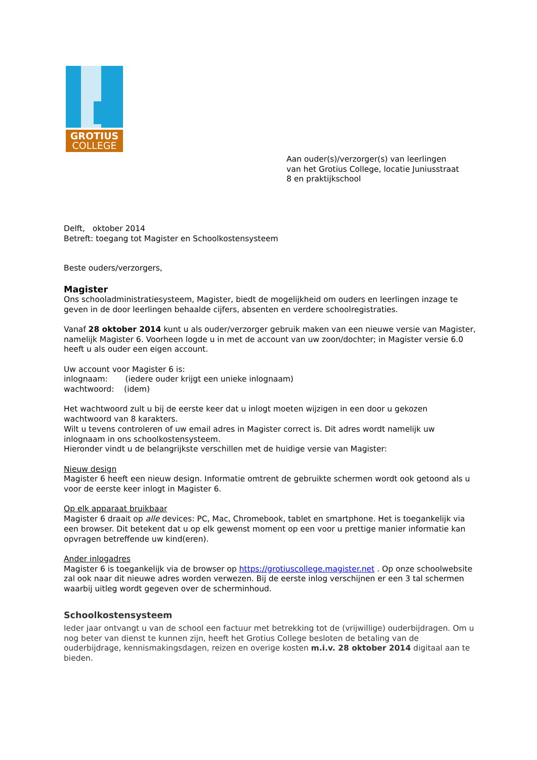GROTIUS
COLLEGE
Aan ouder(s)/verzorger(s) van leerlingen
van het Grotius College, locatie Juniusstraat
8 en praktijkschool
Delft, oktober 2014
Betreft: toegang tot Magister en Schoolkostensysteem
Beste ouders/verzorgers,
Magister
Ons schooladministratiesysteem, Magister, biedt de mogelijkheid om ouders en leerlingen inzage te geven in de door leerlingen behaalde cijfers, absenten en verdere schoolregistraties.
Vanaf 28 oktober 2014 kunt u als ouder/verzorger gebruik maken van een nieuwe versie van Magister, namelijk Magister 6. Voorheen logde u in met de account van uw zoon/dochter; in Magister versie 6.0 heeft u als ouder een eigen account.
Uw account voor Magister 6 is:
inlognaam: (iedere ouder krijgt een unieke inlognaam)
wachtwoord: (idem)
Het wachtwoord zult u bij de eerste keer dat u inlogt moeten wijzigen in een door u gekozen wachtwoord van 8 karakters.
Wilt u tevens controleren of uw email adres in Magister correct is. Dit adres wordt namelijk uw inlognaam in ons schoolkostensysteem.
Hieronder vindt u de belangrijkste verschillen met de huidige versie van Magister:
Nieuw design
Magister 6 heeft een nieuw design. Informatie omtrent de gebruikte schermen wordt ook getoond als u voor de eerste keer inlogt in Magister 6.
Op elk apparaat bruikbaar
Magister 6 draait op alle devices: PC, Mac, Chromebook, tablet en smartphone. Het is toegankelijk via een browser. Dit betekent dat u op elk gewenst moment op een voor u prettige manier informatie kan opvragen betreffende uw kind(eren).
Ander inlogadres
Magister 6 is toegankelijk via de browser op https://grotiuscollege.magister.net . Op onze schoolwebsite zal ook naar dit nieuwe adres worden verwezen. Bij de eerste inlog verschijnen er een 3 tal schermen waarbij uitleg wordt gegeven over de scherminhoud.
Schoolkostensysteem
Ieder jaar ontvangt u van de school een factuur met betrekking tot de (vrijwillige) ouderbijdragen. Om u nog beter van dienst te kunnen zijn, heeft het Grotius College besloten de betaling van de ouderbijdrage, kennismakingsdagen, reizen en overige kosten m.i.v. 28 oktober 2014 digitaal aan te bieden.